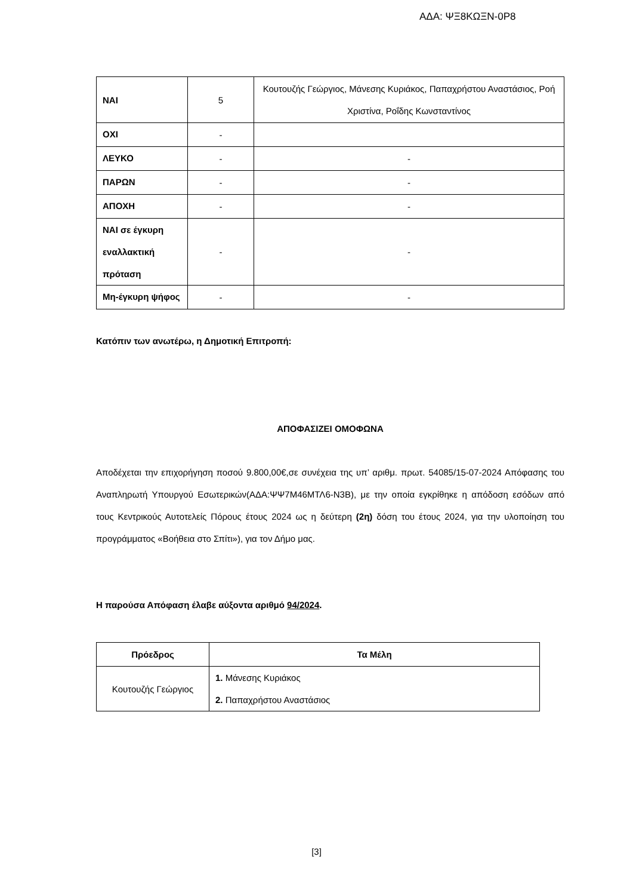ΑΔΑ: ΨΞ8ΚΩΞΝ-0Ρ8
| ΝΑΙ | 5 | Κουτουζής Γεώργιος, Μάνεσης Κυριάκος, Παπαχρήστου Αναστάσιος, Ροή Χριστίνα, Ροΐδης Κωνσταντίνος |
| ΟΧΙ | - | |
| ΛΕΥΚΟ | - | - |
| ΠΑΡΩΝ | - | - |
| ΑΠΟΧΗ | - | - |
| ΝΑΙ σε έγκυρη εναλλακτική πρόταση | - | - |
| Μη-έγκυρη ψήφος | - | - |
Κατόπιν των ανωτέρω, η Δημοτική Επιτροπή:
ΑΠΟΦΑΣΙΖΕΙ ΟΜΟΦΩΝΑ
Αποδέχεται την επιχορήγηση ποσού 9.800,00€,σε συνέχεια της υπ’ αριθμ. πρωτ. 54085/15-07-2024 Απόφασης του Αναπληρωτή Υπουργού Εσωτερικών(ΑΔΑ:ΨΨ7Μ46ΜΤΛ6-Ν3Β), με την οποία εγκρίθηκε η απόδοση εσόδων από τους Κεντρικούς Αυτοτελείς Πόρους έτους 2024 ως η δεύτερη (2η) δόση του έτους 2024, για την υλοποίηση του προγράμματος «Βοήθεια στο Σπίτι»), για τον Δήμο μας.
Η παρούσα Απόφαση έλαβε αύξοντα αριθμό 94/2024.
| Πρόεδρος | Τα Μέλη |
| --- | --- |
| Κουτουζής Γεώργιος | 1. Μάνεσης Κυριάκος 2. Παπαχρήστου Αναστάσιος |
[3]